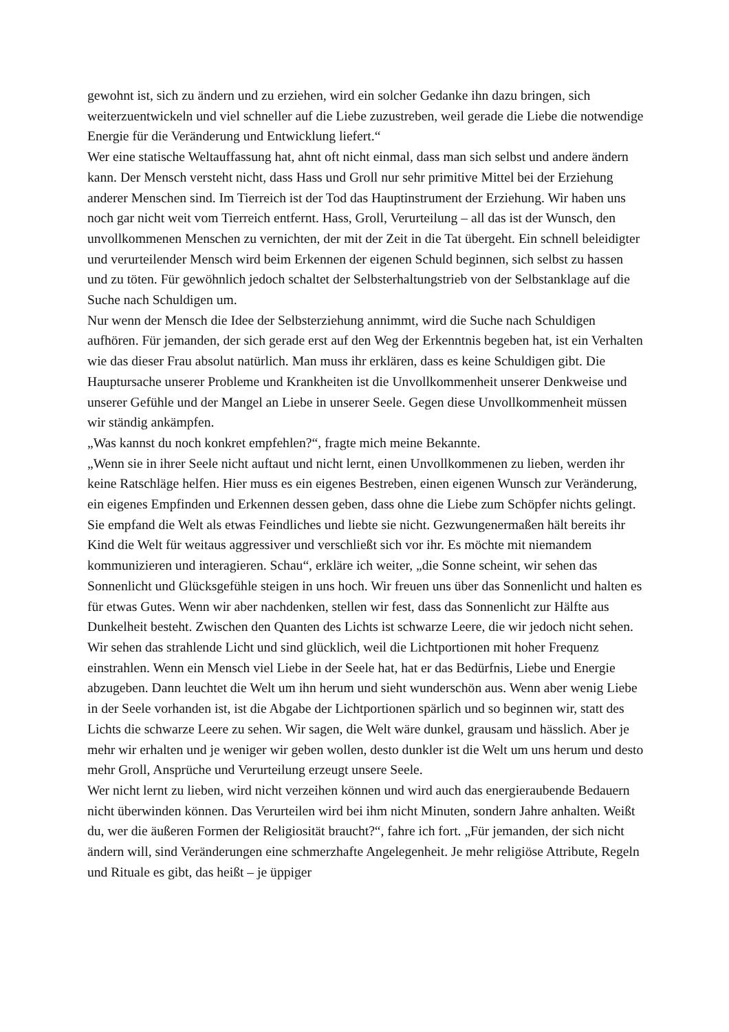gewohnt ist, sich zu ändern und zu erziehen, wird ein solcher Gedanke ihn dazu bringen, sich weiterzuentwickeln und viel schneller auf die Liebe zuzustreben, weil gerade die Liebe die notwendige Energie für die Veränderung und Entwicklung liefert.“
Wer eine statische Weltauffassung hat, ahnt oft nicht einmal, dass man sich selbst und andere ändern kann. Der Mensch versteht nicht, dass Hass und Groll nur sehr primitive Mittel bei der Erziehung anderer Menschen sind. Im Tierreich ist der Tod das Hauptinstrument der Erziehung. Wir haben uns noch gar nicht weit vom Tierreich entfernt. Hass, Groll, Verurteilung – all das ist der Wunsch, den unvollkommenen Menschen zu vernichten, der mit der Zeit in die Tat übergeht. Ein schnell beleidigter und verurteilender Mensch wird beim Erkennen der eigenen Schuld beginnen, sich selbst zu hassen und zu töten. Für gewöhnlich jedoch schaltet der Selbsterhaltungstrieb von der Selbstanklage auf die Suche nach Schuldigen um.
Nur wenn der Mensch die Idee der Selbsterziehung annimmt, wird die Suche nach Schuldigen aufhören. Für jemanden, der sich gerade erst auf den Weg der Erkenntnis begeben hat, ist ein Verhalten wie das dieser Frau absolut natürlich. Man muss ihr erklären, dass es keine Schuldigen gibt. Die Hauptursache unserer Probleme und Krankheiten ist die Unvollkommenheit unserer Denkweise und unserer Gefühle und der Mangel an Liebe in unserer Seele. Gegen diese Unvollkommenheit müssen wir ständig ankämpfen.
„Was kannst du noch konkret empfehlen?“, fragte mich meine Bekannte.
„Wenn sie in ihrer Seele nicht auftaut und nicht lernt, einen Unvollkommenen zu lieben, werden ihr keine Ratschläge helfen. Hier muss es ein eigenes Bestreben, einen eigenen Wunsch zur Veränderung, ein eigenes Empfinden und Erkennen dessen geben, dass ohne die Liebe zum Schöpfer nichts gelingt. Sie empfand die Welt als etwas Feindliches und liebte sie nicht. Gezwungenermaßen hält bereits ihr Kind die Welt für weitaus aggressiver und verschließt sich vor ihr. Es möchte mit niemandem kommunizieren und interagieren. Schau“, erkläre ich weiter, „die Sonne scheint, wir sehen das Sonnenlicht und Glücksgefühle steigen in uns hoch. Wir freuen uns über das Sonnenlicht und halten es für etwas Gutes. Wenn wir aber nachdenken, stellen wir fest, dass das Sonnenlicht zur Hälfte aus Dunkelheit besteht. Zwischen den Quanten des Lichts ist schwarze Leere, die wir jedoch nicht sehen. Wir sehen das strahlende Licht und sind glücklich, weil die Lichtportionen mit hoher Frequenz einstrahlen. Wenn ein Mensch viel Liebe in der Seele hat, hat er das Bedürfnis, Liebe und Energie abzugeben. Dann leuchtet die Welt um ihn herum und sieht wunderschön aus. Wenn aber wenig Liebe in der Seele vorhanden ist, ist die Abgabe der Lichtportionen spärlich und so beginnen wir, statt des Lichts die schwarze Leere zu sehen. Wir sagen, die Welt wäre dunkel, grausam und hässlich. Aber je mehr wir erhalten und je weniger wir geben wollen, desto dunkler ist die Welt um uns herum und desto mehr Groll, Ansprüche und Verurteilung erzeugt unsere Seele.
Wer nicht lernt zu lieben, wird nicht verzeihen können und wird auch das energieraubende Bedauern nicht überwinden können. Das Verurteilen wird bei ihm nicht Minuten, sondern Jahre anhalten. Weißt du, wer die äußeren Formen der Religiosität braucht?“, fahre ich fort. „Für jemanden, der sich nicht ändern will, sind Veränderungen eine schmerzhafte Angelegenheit. Je mehr religiöse Attribute, Regeln und Rituale es gibt, das heißt – je üppiger